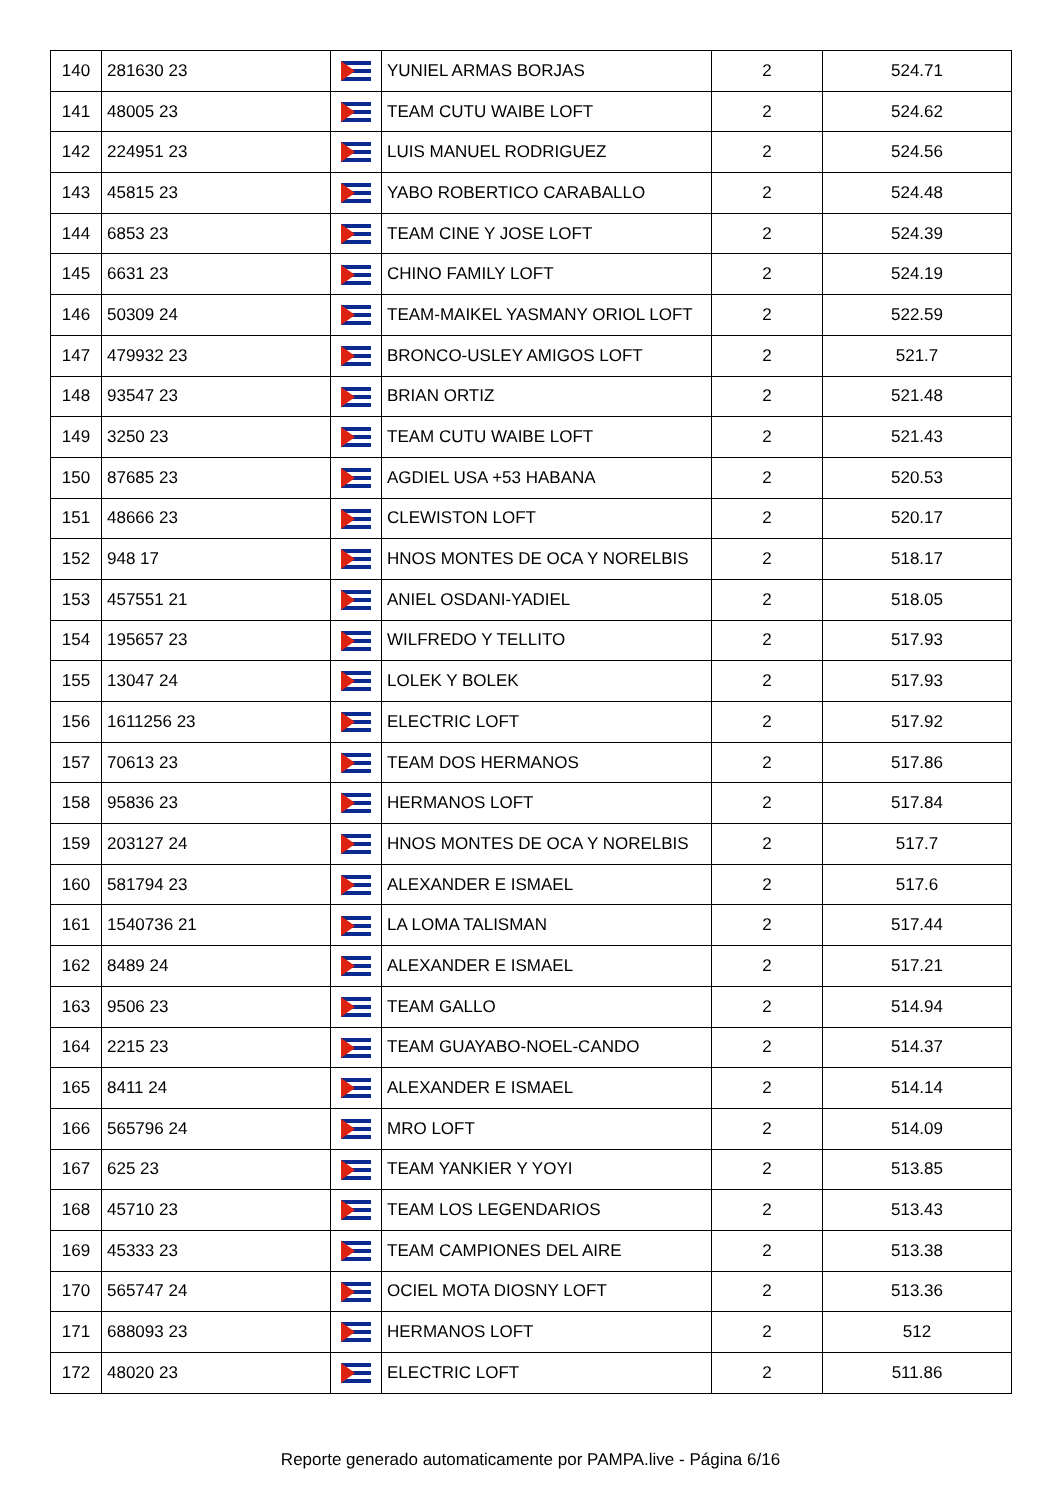| 140 | 281630 23 | | YUNIEL ARMAS BORJAS | 2 | 524.71 |
| 141 | 48005 23 | | TEAM CUTU WAIBE LOFT | 2 | 524.62 |
| 142 | 224951 23 | | LUIS MANUEL RODRIGUEZ | 2 | 524.56 |
| 143 | 45815 23 | | YABO ROBERTICO CARABALLO | 2 | 524.48 |
| 144 | 6853 23 | | TEAM CINE Y JOSE LOFT | 2 | 524.39 |
| 145 | 6631 23 | | CHINO FAMILY LOFT | 2 | 524.19 |
| 146 | 50309 24 | | TEAM-MAIKEL YASMANY ORIOL LOFT | 2 | 522.59 |
| 147 | 479932 23 | | BRONCO-USLEY AMIGOS LOFT | 2 | 521.7 |
| 148 | 93547 23 | | BRIAN ORTIZ | 2 | 521.48 |
| 149 | 3250 23 | | TEAM CUTU WAIBE LOFT | 2 | 521.43 |
| 150 | 87685 23 | | AGDIEL USA +53 HABANA | 2 | 520.53 |
| 151 | 48666 23 | | CLEWISTON LOFT | 2 | 520.17 |
| 152 | 948 17 | | HNOS MONTES DE OCA Y NORELBIS | 2 | 518.17 |
| 153 | 457551 21 | | ANIEL OSDANI-YADIEL | 2 | 518.05 |
| 154 | 195657 23 | | WILFREDO Y TELLITO | 2 | 517.93 |
| 155 | 13047 24 | | LOLEK Y BOLEK | 2 | 517.93 |
| 156 | 1611256 23 | | ELECTRIC LOFT | 2 | 517.92 |
| 157 | 70613 23 | | TEAM DOS HERMANOS | 2 | 517.86 |
| 158 | 95836 23 | | HERMANOS LOFT | 2 | 517.84 |
| 159 | 203127 24 | | HNOS MONTES DE OCA Y NORELBIS | 2 | 517.7 |
| 160 | 581794 23 | | ALEXANDER E ISMAEL | 2 | 517.6 |
| 161 | 1540736 21 | | LA LOMA TALISMAN | 2 | 517.44 |
| 162 | 8489 24 | | ALEXANDER E ISMAEL | 2 | 517.21 |
| 163 | 9506 23 | | TEAM GALLO | 2 | 514.94 |
| 164 | 2215 23 | | TEAM GUAYABO-NOEL-CANDO | 2 | 514.37 |
| 165 | 8411 24 | | ALEXANDER E ISMAEL | 2 | 514.14 |
| 166 | 565796 24 | | MRO LOFT | 2 | 514.09 |
| 167 | 625 23 | | TEAM YANKIER Y YOYI | 2 | 513.85 |
| 168 | 45710 23 | | TEAM LOS LEGENDARIOS | 2 | 513.43 |
| 169 | 45333 23 | | TEAM CAMPIONES DEL AIRE | 2 | 513.38 |
| 170 | 565747 24 | | OCIEL MOTA DIOSNY LOFT | 2 | 513.36 |
| 171 | 688093 23 | | HERMANOS LOFT | 2 | 512 |
| 172 | 48020 23 | | ELECTRIC LOFT | 2 | 511.86 |
Reporte generado automaticamente por PAMPA.live - Página 6/16